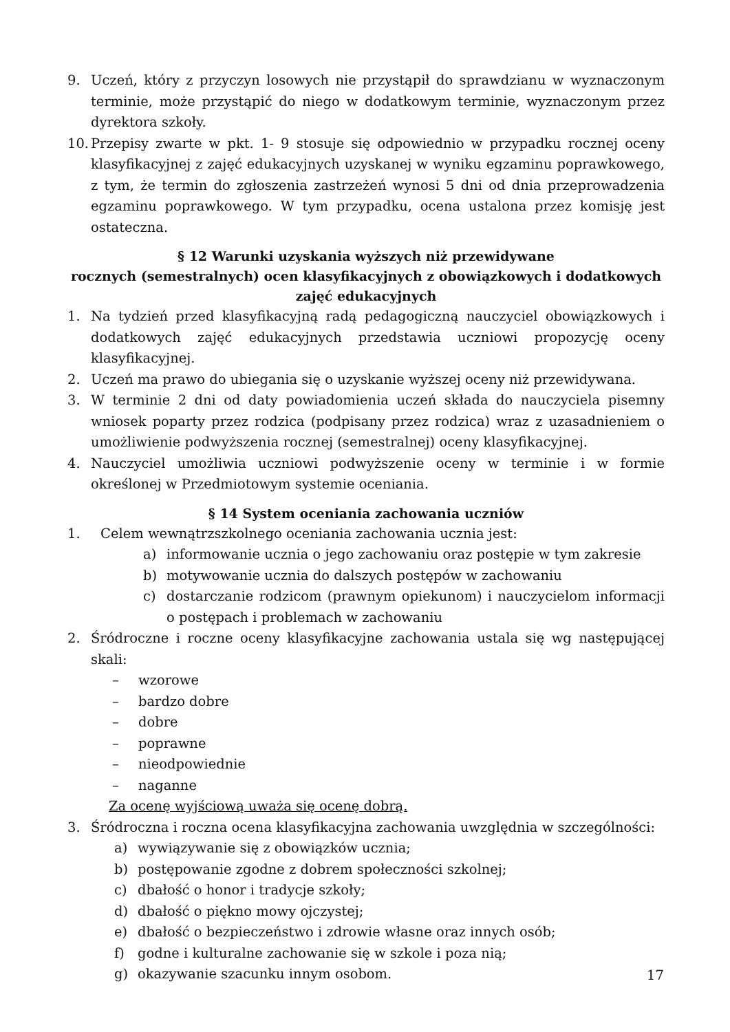9. Uczeń, który z przyczyn losowych nie przystąpił do sprawdzianu w wyznaczonym terminie, może przystąpić do niego w dodatkowym terminie, wyznaczonym przez dyrektora szkoły.
10. Przepisy zwarte w pkt. 1- 9 stosuje się odpowiednio w przypadku rocznej oceny klasyfikacyjnej z zajęć edukacyjnych uzyskanej w wyniku egzaminu poprawkowego, z tym, że termin do zgłoszenia zastrzeżeń wynosi 5 dni od dnia przeprowadzenia egzaminu poprawkowego. W tym przypadku, ocena ustalona przez komisję jest ostateczna.
§ 12 Warunki uzyskania wyższych niż przewidywane
rocznych (semestralnych) ocen klasyfikacyjnych z obowiązkowych i dodatkowych zajęć edukacyjnych
1. Na tydzień przed klasyfikacyjną radą pedagogiczną nauczyciel obowiązkowych i dodatkowych zajęć edukacyjnych przedstawia uczniowi propozycję oceny klasyfikacyjnej.
2. Uczeń ma prawo do ubiegania się o uzyskanie wyższej oceny niż przewidywana.
3. W terminie 2 dni od daty powiadomienia uczeń składa do nauczyciela pisemny wniosek poparty przez rodzica (podpisany przez rodzica) wraz z uzasadnieniem o umożliwienie podwyższenia rocznej (semestralnej) oceny klasyfikacyjnej.
4. Nauczyciel umożliwia uczniowi podwyższenie oceny w terminie i w formie określonej w Przedmiotowym systemie oceniania.
§ 14 System oceniania zachowania uczniów
1. Celem wewnątrzszkolnego oceniania zachowania ucznia jest:
a) informowanie ucznia o jego zachowaniu oraz postępie w tym zakresie
b) motywowanie ucznia do dalszych postępów w zachowaniu
c) dostarczanie rodzicom (prawnym opiekunom) i nauczycielom informacji o postępach i problemach w zachowaniu
2. Śródroczne i roczne oceny klasyfikacyjne zachowania ustala się wg następującej skali:
– wzorowe
– bardzo dobre
– dobre
– poprawne
– nieodpowiednie
– naganne
Za ocenę wyjściową uważa się ocenę dobrą.
3. Śródroczna i roczna ocena klasyfikacyjna zachowania uwzględnia w szczególności:
a) wywiązywanie się z obowiązków ucznia;
b) postępowanie zgodne z dobrem społeczności szkolnej;
c) dbałość o honor i tradycje szkoły;
d) dbałość o piękno mowy ojczystej;
e) dbałość o bezpieczeństwo i zdrowie własne oraz innych osób;
f) godne i kulturalne zachowanie się w szkole i poza nią;
g) okazywanie szacunku innym osobom.
17